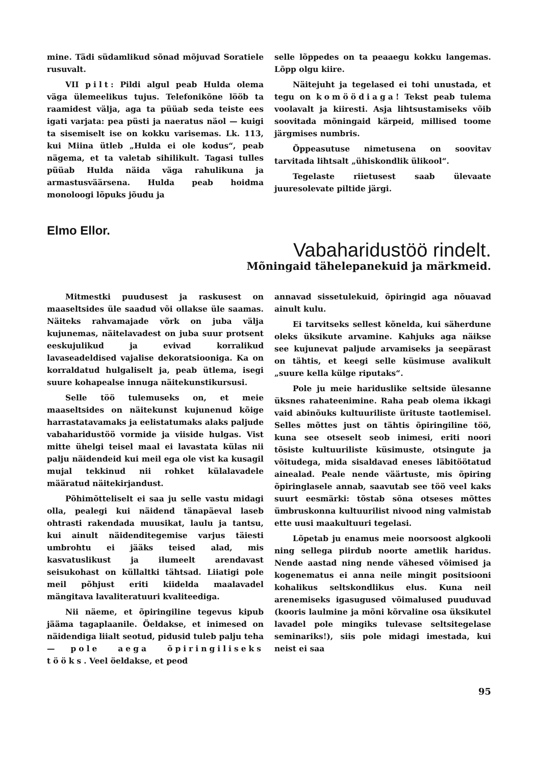mine. Tädi südamlikud sõnad mõjuvad Soratiele rusuvalt.
VII pilt: Pildi algul peab Hulda olema väga ülemeelikus tujus. Telefonikõne lööb ta raamidest välja, aga ta püüab seda teiste ees igati varjata: pea püsti ja naeratus näol — kuigi ta sisemiselt ise on kokku varisemas. Lk. 113, kui Miina ütleb „Hulda ei ole kodus“, peab nägema, et ta valetab sihilikult. Tagasi tulles püüab Hulda näida väga rahulikuna ja armastusväärsena. Hulda peab hoidma monoloogi lõpuks jõudu ja
selle lõppedes on ta peaaegu kokku langemas. Lõpp olgu kiire.
Näitejuht ja tegelased ei tohi unustada, et tegu on komöödiaga! Tekst peab tulema voolavalt ja kiiresti. Asja lihtsustamiseks võib soovitada mõningaid kärpeid, millised toome järgmises numbris.
Õppeasutuse nimetusena on soovitav tarvitada lihtsalt „ühiskondlik ülikool“.
Tegelaste riietusest saab ülevaate juuresolevate piltide järgi.
Elmo Ellor.
Vabaharidustöö rindelt.
Mõningaid tähelepanekuid ja märkmeid.
Mitmestki puudusest ja raskusest on maaseltsides üle saadud või ollakse üle saamas. Näiteks rahvamajade võrk on juba välja kujunemas, näitelavadest on juba suur protsent eeskujulikud ja evivad korralikud lavaseadeldised vajalise dekoratsiooniga. Ka on korraldatud hulgaliselt ja, peab ütlema, isegi suure kohapealse innuga näitekunstikursusi.
Selle töö tulemuseks on, et meie maaseltsides on näitekunst kujunenud kõige harrastatavamaks ja eelistatumaks alaks paljude vabaharidustöö vormide ja viiside hulgas. Vist mitte ühelgi teisel maal ei lavastata külas nii palju näidendeid kui meil ega ole vist ka kusagil mujal tekkinud nii rohket külalavadele määratud näitekirjandust.
Põhimõtteliselt ei saa ju selle vastu midagi olla, pealegi kui näidend tänapäeval laseb ohtrasti rakendada muusikat, laulu ja tantsu, kui ainult näidenditegemise varjus täiesti umbrohtu ei jääks teised alad, mis kasvatuslikust ja ilumeelt arendavast seisukohast on küllaltki tähtsad. Liiatigi pole meil põhjust eriti kiidelda maalavadel mängitava lavaliteratuuri kvaliteediga.
Nii näeme, et õpiringiline tegevus kipub jääma tagaplaanile. Öeldakse, et inimesed on näidendiga liialt seotud, pidusid tuleb palju teha — pole aega õpiringiliseks tööks. Veel öeldakse, et peod
annavad sissetulekuid, õpiringid aga nõuavad ainult kulu.
Ei tarvitseks sellest kõnelda, kui säherdune oleks üksikute arvamine. Kahjuks aga näikse see kujunevat paljude arvamiseks ja seepärast on tähtis, et keegi selle küsimuse avalikult „suure kella külge riputaks“.
Pole ju meie hariduslike seltside ülesanne üksnes rahateenimine. Raha peab olema ikkagi vaid abinõuks kultuuriliste ürituste taotlemisel. Selles mõttes just on tähtis õpiringiline töö, kuna see otseselt seob inimesi, eriti noori tõsiste kultuuriliste küsimuste, otsingute ja võitudega, mida sisaldavad eneses läbitöötatud ainealad. Peale nende väärtuste, mis õpiring õpiringlasele annab, saavutab see töö veel kaks suurt eesmärki: tõstab sõna otseses mõttes ümbruskonna kultuurilist nivood ning valmistab ette uusi maakultuuri tegelasi.
Lõpetab ju enamus meie noorsoost algkooli ning sellega piirdub noorte ametlik haridus. Nende aastad ning nende vähesed võimised ja kogenematus ei anna neile mingit positsiooni kohalikus seltskondlikus elus. Kuna neil arenemiseks igasugused võimalused puuduvad (kooris laulmine ja mõni kõrvaline osa üksikutel lavadel pole mingiks tulevase seltsitegelase seminariks!), siis pole midagi imestada, kui neist ei saa
95